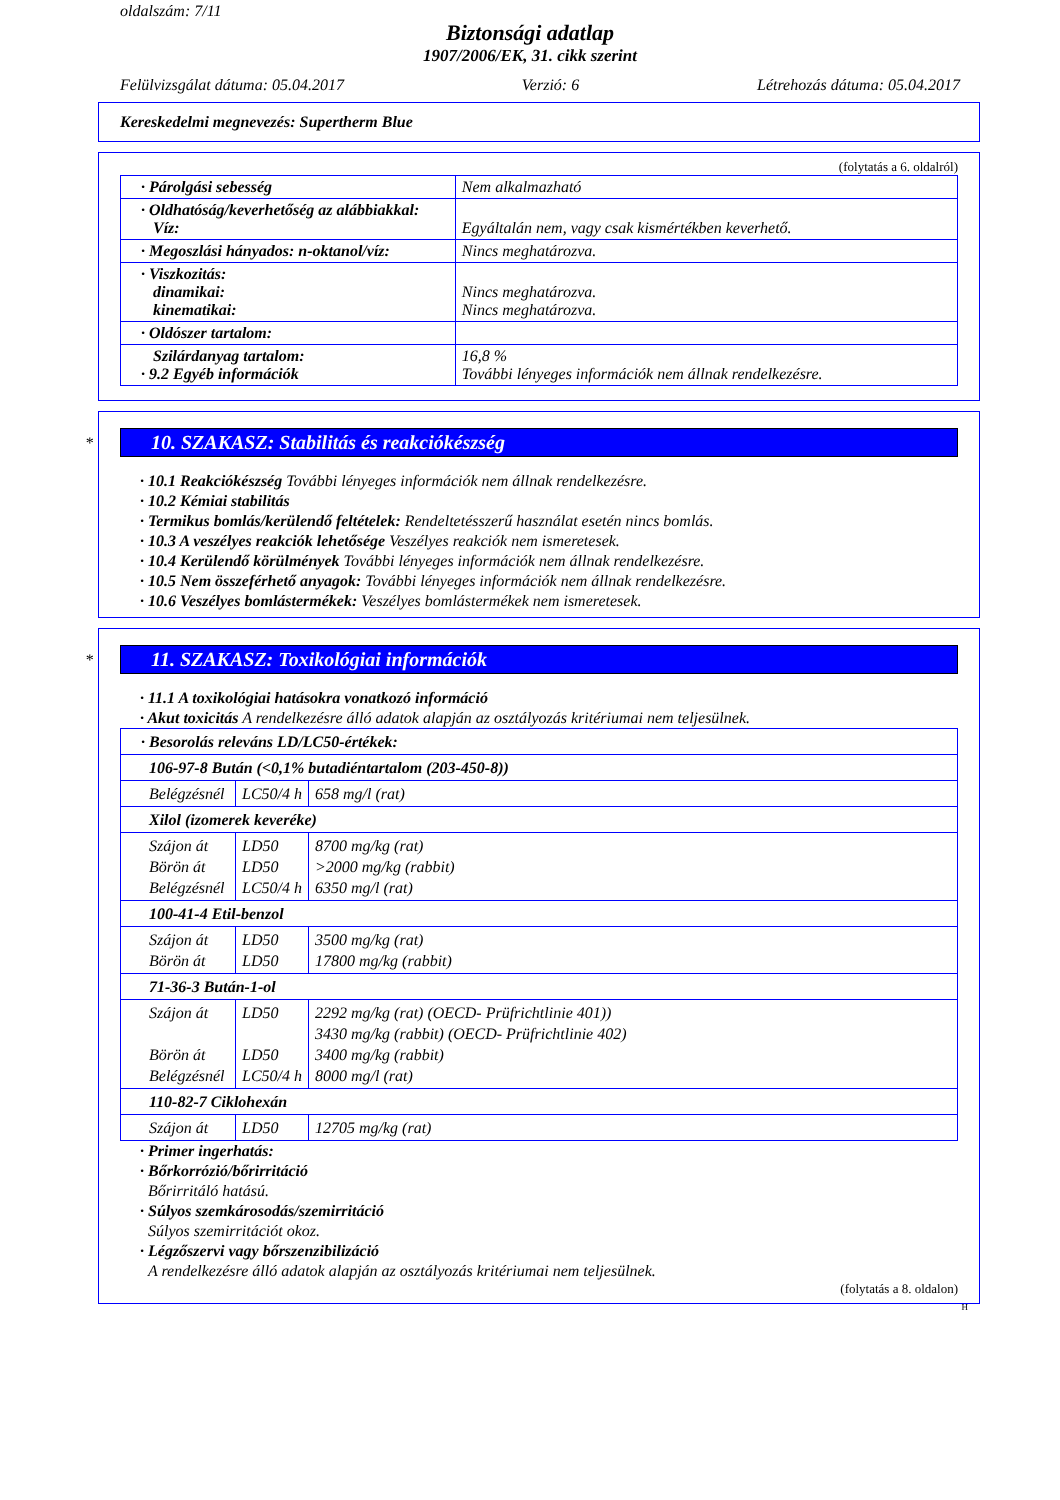oldalszám: 7/11
Biztonsági adatlap
1907/2006/EK, 31. cikk szerint
Felülvizsgálat dátuma: 05.04.2017 Verzió: 6 Létrehozás dátuma: 05.04.2017
Kereskedelmi megnevezés: Supertherm Blue
(folytatás a 6. oldalról)
| · Párolgási sebesség | Nem alkalmazható |
| · Oldhatóság/keverhetőség az alábbiakkal: Víz: | Egyáltalán nem, vagy csak kismértékben keverhető. |
| · Megoszlási hányados: n-oktanol/víz: | Nincs meghatározva. |
| · Viszkozitás: dinamikai: kinematikai: | Nincs meghatározva. Nincs meghatározva. |
| · Oldószer tartalom: | |
| Szilárdanyag tartalom: · 9.2 Egyéb információk | 16,8 % További lényeges információk nem állnak rendelkezésre. |
*
10. SZAKASZ: Stabilitás és reakciókészség
· 10.1 Reakciókészség További lényeges információk nem állnak rendelkezésre.
· 10.2 Kémiai stabilitás
· Termikus bomlás/kerülendő feltételek: Rendeltetésszerű használat esetén nincs bomlás.
· 10.3 A veszélyes reakciók lehetősége Veszélyes reakciók nem ismeretesek.
· 10.4 Kerülendő körülmények További lényeges információk nem állnak rendelkezésre.
· 10.5 Nem összeférhető anyagok: További lényeges információk nem állnak rendelkezésre.
· 10.6 Veszélyes bomlástermékek: Veszélyes bomlástermékek nem ismeretesek.
*
11. SZAKASZ: Toxikológiai információk
· 11.1 A toxikológiai hatásokra vonatkozó információ
· Akut toxicitás A rendelkezésre álló adatok alapján az osztályozás kritériumai nem teljesülnek.
| · Besorolás releváns LD/LC50-értékek: | | |
| 106-97-8 Bután (<0,1% butadiéntartalom (203-450-8)) | | |
| Belégzésnél | LC50/4 h | 658 mg/l (rat) |
| Xilol (izomerek keveréke) | | |
| Szájon át Börön át Belégzésnél | LD50 LD50 LC50/4 h | 8700 mg/kg (rat) >2000 mg/kg (rabbit) 6350 mg/l (rat) |
| 100-41-4 Etil-benzol | | |
| Szájon át Börön át | LD50 LD50 | 3500 mg/kg (rat) 17800 mg/kg (rabbit) |
| 71-36-3 Bután-1-ol | | |
| Szájon át Börön át Belégzésnél | LD50 LD50 LC50/4 h | 2292 mg/kg (rat) (OECD- Prüfrichtlinie 401)) 3430 mg/kg (rabbit) (OECD- Prüfrichtlinie 402) 3400 mg/kg (rabbit) 8000 mg/l (rat) |
| 110-82-7 Ciklohexán | | |
| Szájon át | LD50 | 12705 mg/kg (rat) |
· Primer ingerhatás:
· Bőrkorrózió/bőrirritáció
Bőrirritáló hatású.
· Súlyos szemkárosodás/szemirritáció
Súlyos szemirritációt okoz.
· Légzőszervi vagy bőrszenzibilizáció
A rendelkezésre álló adatok alapján az osztályozás kritériumai nem teljesülnek.
(folytatás a 8. oldalon)
H